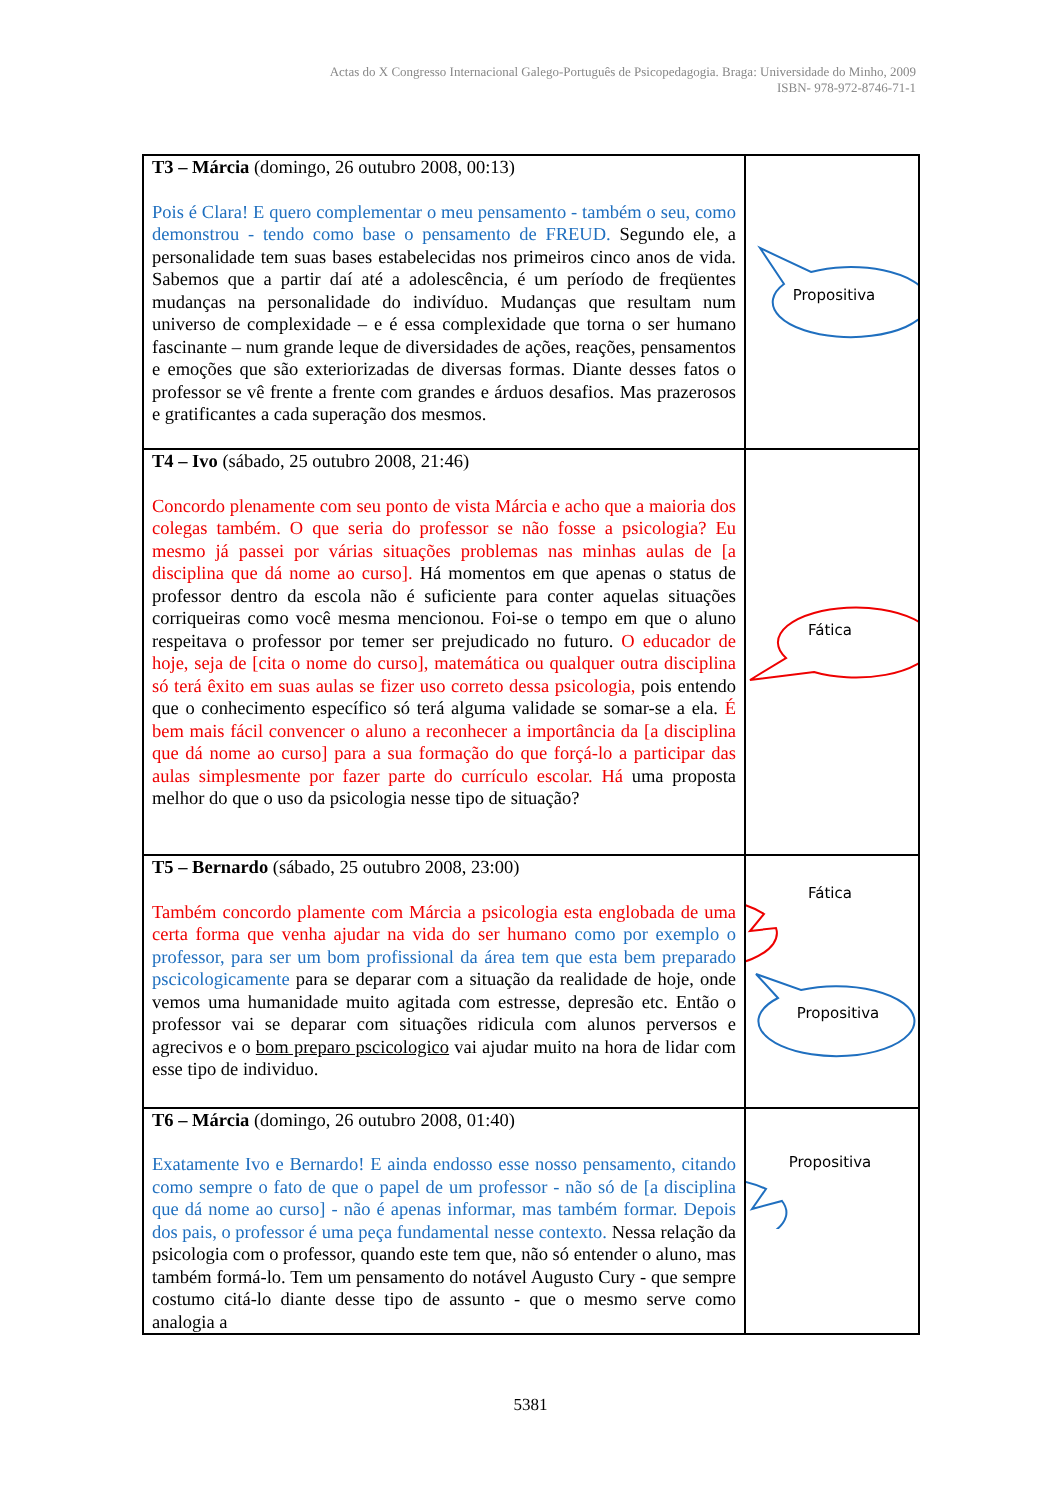Actas do X Congresso Internacional Galego-Português de Psicopedagogia. Braga: Universidade do Minho, 2009
ISBN- 978-972-8746-71-1
| T3 – Márcia (domingo, 26 outubro 2008, 00:13) Pois é Clara! E quero complementar o meu pensamento - também o seu, como demonstrou - tendo como base o pensamento de FREUD. Segundo ele, a personalidade tem suas bases estabelecidas nos primeiros cinco anos de vida. Sabemos que a partir daí até a adolescência, é um período de freqüentes mudanças na personalidade do indivíduo. Mudanças que resultam num universo de complexidade – e é essa complexidade que torna o ser humano fascinante – num grande leque de diversidades de ações, reações, pensamentos e emoções que são exteriorizadas de diversas formas. Diante desses fatos o professor se vê frente a frente com grandes e árduos desafios. Mas prazerosos e gratificantes a cada superação dos mesmos. | Propositiva |
| T4 – Ivo (sábado, 25 outubro 2008, 21:46) Concordo plenamente com seu ponto de vista Márcia e acho que a maioria dos colegas também. O que seria do professor se não fosse a psicologia? Eu mesmo já passei por várias situações problemas nas minhas aulas de [a disciplina que dá nome ao curso]. Há momentos em que apenas o status de professor dentro da escola não é suficiente para conter aquelas situações corriqueiras como você mesma mencionou. Foi-se o tempo em que o aluno respeitava o professor por temer ser prejudicado no futuro. O educador de hoje, seja de [cita o nome do curso], matemática ou qualquer outra disciplina só terá êxito em suas aulas se fizer uso correto dessa psicologia, pois entendo que o conhecimento específico só terá alguma validade se somar-se a ela. É bem mais fácil convencer o aluno a reconhecer a importância da [a disciplina que dá nome ao curso] para a sua formação do que forçá-lo a participar das aulas simplesmente por fazer parte do currículo escolar. Há uma proposta melhor do que o uso da psicologia nesse tipo de situação? | Fática |
| T5 – Bernardo (sábado, 25 outubro 2008, 23:00) Também concordo plamente com Márcia a psicologia esta englobada de uma certa forma que venha ajudar na vida do ser humano como por exemplo o professor, para ser um bom profissional da área tem que esta bem preparado pscicologicamente para se deparar com a situação da realidade de hoje, onde vemos uma humanidade muito agitada com estresse, depresão etc. Então o professor vai se deparar com situações ridicula com alunos perversos e agrecivos e o bom preparo pscicologico vai ajudar muito na hora de lidar com esse tipo de individuo. | Fática Propositiva |
| T6 – Márcia (domingo, 26 outubro 2008, 01:40) Exatamente Ivo e Bernardo! E ainda endosso esse nosso pensamento, citando como sempre o fato de que o papel de um professor - não só de [a disciplina que dá nome ao curso] - não é apenas informar, mas também formar. Depois dos pais, o professor é uma peça fundamental nesse contexto. Nessa relação da psicologia com o professor, quando este tem que, não só entender o aluno, mas também formá-lo. Tem um pensamento do notável Augusto Cury - que sempre costumo citá-lo diante desse tipo de assunto - que o mesmo serve como analogia a | Propositiva |
5381